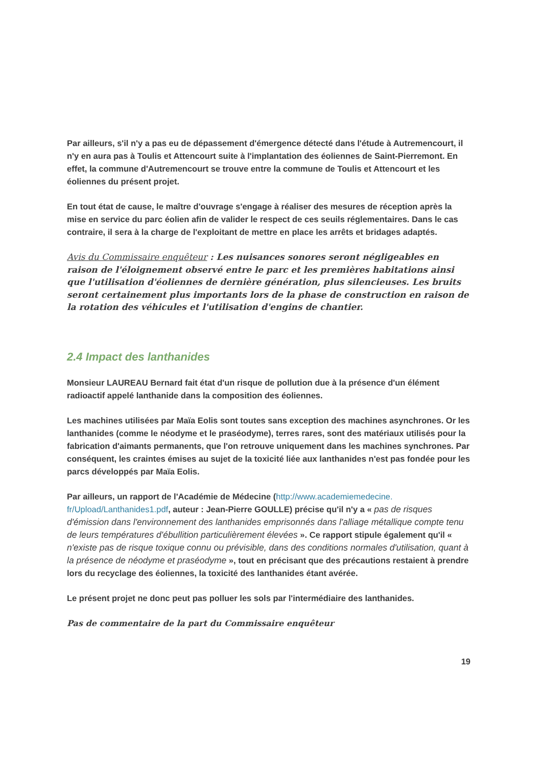Par ailleurs, s'il n'y a pas eu de dépassement d'émergence détecté dans l'étude à Autremencourt, il n'y en aura pas à Toulis et Attencourt suite à l'implantation des éoliennes de Saint-Pierremont. En effet, la commune d'Autremencourt se trouve entre la commune de Toulis et Attencourt et les éoliennes du présent projet.
En tout état de cause, le maître d'ouvrage s'engage à réaliser des mesures de réception après la mise en service du parc éolien afin de valider le respect de ces seuils réglementaires. Dans le cas contraire, il sera à la charge de l'exploitant de mettre en place les arrêts et bridages adaptés.
Avis du Commissaire enquêteur : Les nuisances sonores seront négligeables en raison de l'éloignement observé entre le parc et les premières habitations ainsi que l'utilisation d'éoliennes de dernière génération, plus silencieuses. Les bruits seront certainement plus importants lors de la phase de construction en raison de la rotation des véhicules et l'utilisation d'engins de chantier.
2.4 Impact des lanthanides
Monsieur LAUREAU Bernard fait état d'un risque de pollution due à la présence d'un élément radioactif appelé lanthanide dans la composition des éoliennes.
Les machines utilisées par Maïa Eolis sont toutes sans exception des machines asynchrones. Or les lanthanides (comme le néodyme et le praséodyme), terres rares, sont des matériaux utilisés pour la fabrication d'aimants permanents, que l'on retrouve uniquement dans les machines synchrones. Par conséquent, les craintes émises au sujet de la toxicité liée aux lanthanides n'est pas fondée pour les parcs développés par Maïa Eolis.
Par ailleurs, un rapport de l'Académie de Médecine (http://www.academiemedecine.
fr/Upload/Lanthanides1.pdf, auteur : Jean-Pierre GOULLE) précise qu'il n'y a « pas de risques d'émission dans l'environnement des lanthanides emprisonnés dans l'alliage métallique compte tenu de leurs températures d'ébullition particulièrement élevées ». Ce rapport stipule également qu'il « n'existe pas de risque toxique connu ou prévisible, dans des conditions normales d'utilisation, quant à la présence de néodyme et praséodyme », tout en précisant que des précautions restaient à prendre lors du recyclage des éoliennes, la toxicité des lanthanides étant avérée.
Le présent projet ne donc peut pas polluer les sols par l'intermédiaire des lanthanides.
Pas de commentaire de la part du Commissaire enquêteur
19